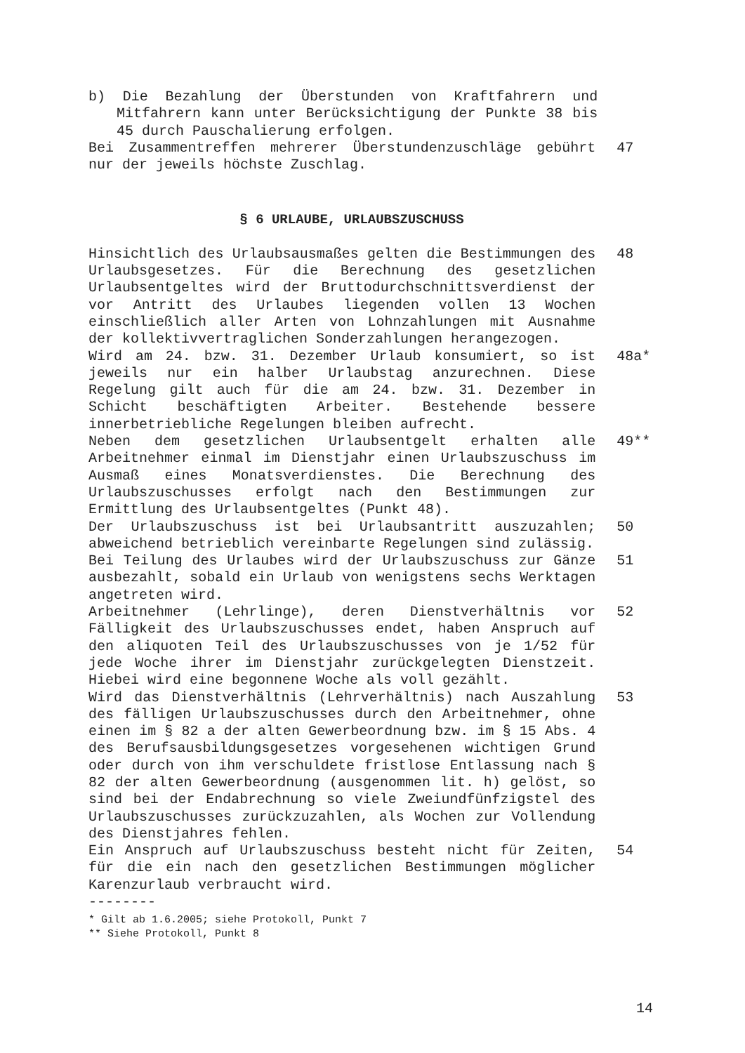b) Die Bezahlung der Überstunden von Kraftfahrern und Mitfahrern kann unter Berücksichtigung der Punkte 38 bis 45 durch Pauschalierung erfolgen.
Bei Zusammentreffen mehrerer Überstundenzuschläge gebührt nur der jeweils höchste Zuschlag.
47
§ 6 URLAUBE, URLAUBSZUSCHUSS
Hinsichtlich des Urlaubsausmaßes gelten die Bestimmungen des Urlaubsgesetzes. Für die Berechnung des gesetzlichen Urlaubsentgeltes wird der Bruttodurchschnittsverdienst der vor Antritt des Urlaubes liegenden vollen 13 Wochen einschließlich aller Arten von Lohnzahlungen mit Ausnahme der kollektivvertraglichen Sonderzahlungen herangezogen.
48
Wird am 24. bzw. 31. Dezember Urlaub konsumiert, so ist jeweils nur ein halber Urlaubstag anzurechnen. Diese Regelung gilt auch für die am 24. bzw. 31. Dezember in Schicht beschäftigten Arbeiter. Bestehende bessere innerbetriebliche Regelungen bleiben aufrecht.
48a*
Neben dem gesetzlichen Urlaubsentgelt erhalten alle Arbeitnehmer einmal im Dienstjahr einen Urlaubszuschuss im Ausmaß eines Monatsverdienstes. Die Berechnung des Urlaubszuschusses erfolgt nach den Bestimmungen zur Ermittlung des Urlaubsentgeltes (Punkt 48).
49**
Der Urlaubszuschuss ist bei Urlaubsantritt auszuzahlen; abweichend betrieblich vereinbarte Regelungen sind zulässig.
50
Bei Teilung des Urlaubes wird der Urlaubszuschuss zur Gänze ausbezahlt, sobald ein Urlaub von wenigstens sechs Werktagen angetreten wird.
51
Arbeitnehmer (Lehrlinge), deren Dienstverhältnis vor Fälligkeit des Urlaubszuschusses endet, haben Anspruch auf den aliquoten Teil des Urlaubszuschusses von je 1/52 für jede Woche ihrer im Dienstjahr zurückgelegten Dienstzeit. Hiebei wird eine begonnene Woche als voll gezählt.
52
Wird das Dienstverhältnis (Lehrverhältnis) nach Auszahlung des fälligen Urlaubszuschusses durch den Arbeitnehmer, ohne einen im § 82 a der alten Gewerbeordnung bzw. im § 15 Abs. 4 des Berufsausbildungsgesetzes vorgesehenen wichtigen Grund oder durch von ihm verschuldete fristlose Entlassung nach § 82 der alten Gewerbeordnung (ausgenommen lit. h) gelöst, so sind bei der Endabrechnung so viele Zweiundfünfzigstel des Urlaubszuschusses zurückzuzahlen, als Wochen zur Vollendung des Dienstjahres fehlen.
53
Ein Anspruch auf Urlaubszuschuss besteht nicht für Zeiten, für die ein nach den gesetzlichen Bestimmungen möglicher Karenzurlaub verbraucht wird.
54
--------
* Gilt ab 1.6.2005; siehe Protokoll, Punkt 7
** Siehe Protokoll, Punkt 8
14